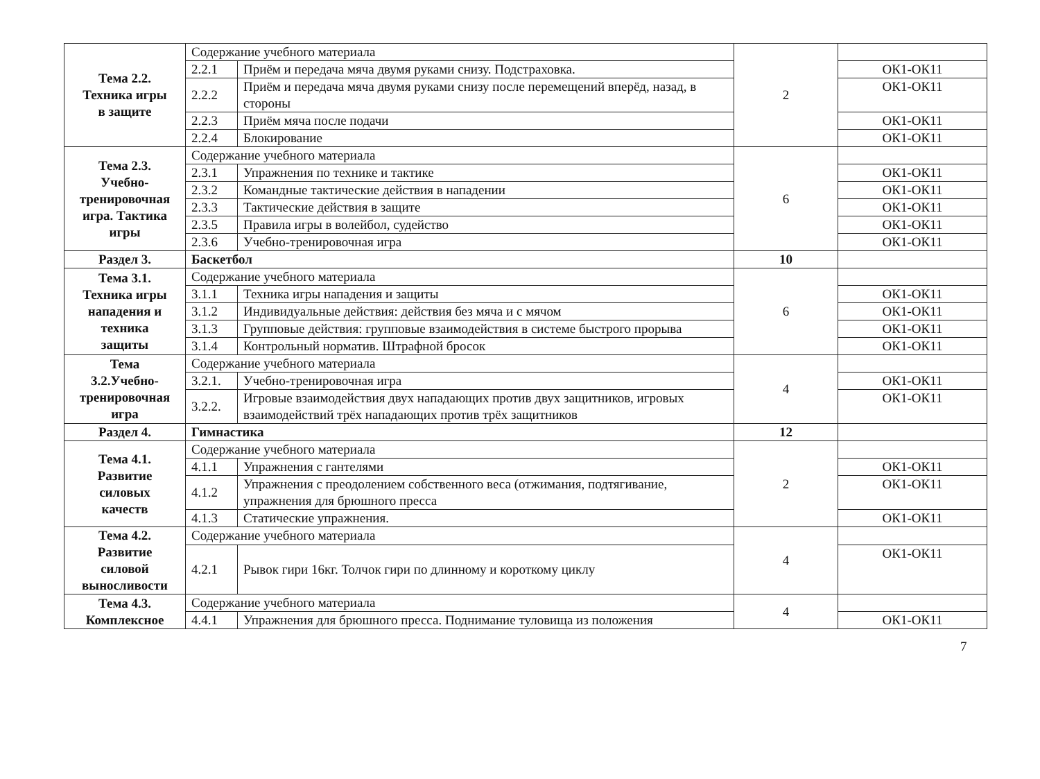| Тема 2.2. Техника игры в защите | Содержание учебного материала | | 2 | |
| | 2.2.1 | Приём и передача мяча двумя руками снизу. Подстраховка. | | ОК1-ОК11 |
| | 2.2.2 | Приём и передача мяча двумя руками снизу после перемещений вперёд, назад, в стороны | | ОК1-ОК11 |
| | 2.2.3 | Приём мяча после подачи | | ОК1-ОК11 |
| | 2.2.4 | Блокирование | | ОК1-ОК11 |
| Тема 2.3. Учебно- тренировочная игра. Тактика игры | Содержание учебного материала | | 6 | |
| | 2.3.1 | Упражнения по технике и тактике | | ОК1-ОК11 |
| | 2.3.2 | Командные тактические действия в нападении | | ОК1-ОК11 |
| | 2.3.3 | Тактические действия в защите | | ОК1-ОК11 |
| | 2.3.5 | Правила игры в волейбол, судейство | | ОК1-ОК11 |
| | 2.3.6 | Учебно-тренировочная игра | | ОК1-ОК11 |
| Раздел 3. | Баскетбол | | 10 | |
| Тема 3.1. Техника игры нападения и техника защиты | Содержание учебного материала | | 6 | |
| | 3.1.1 | Техника игры нападения и защиты | | ОК1-ОК11 |
| | 3.1.2 | Индивидуальные действия: действия без мяча и с мячом | | ОК1-ОК11 |
| | 3.1.3 | Групповые действия: групповые взаимодействия в системе быстрого прорыва | | ОК1-ОК11 |
| | 3.1.4 | Контрольный норматив. Штрафной бросок | | ОК1-ОК11 |
| Тема 3.2.Учебно- тренировочная игра | Содержание учебного материала | | 4 | |
| | 3.2.1. | Учебно-тренировочная игра | | ОК1-ОК11 |
| | 3.2.2. | Игровые взаимодействия двух нападающих против двух защитников, игровых взаимодействий трёх нападающих против трёх защитников | | ОК1-ОК11 |
| Раздел 4. | Гимнастика | | 12 | |
| Тема 4.1. Развитие силовых качеств | Содержание учебного материала | | 2 | |
| | 4.1.1 | Упражнения с гантелями | | ОК1-ОК11 |
| | 4.1.2 | Упражнения с преодолением собственного веса (отжимания, подтягивание, упражнения для брюшного пресса | | ОК1-ОК11 |
| | 4.1.3 | Статические упражнения. | | ОК1-ОК11 |
| Тема 4.2. Развитие силовой выносливости | Содержание учебного материала | | 4 | |
| | 4.2.1 | Рывок гири 16кг. Толчок гири по длинному и короткому циклу | | ОК1-ОК11 |
| Тема 4.3. Комплексное | Содержание учебного материала | | 4 | |
| | 4.4.1 | Упражнения для брюшного пресса. Поднимание туловища из положения | | ОК1-ОК11 |
7